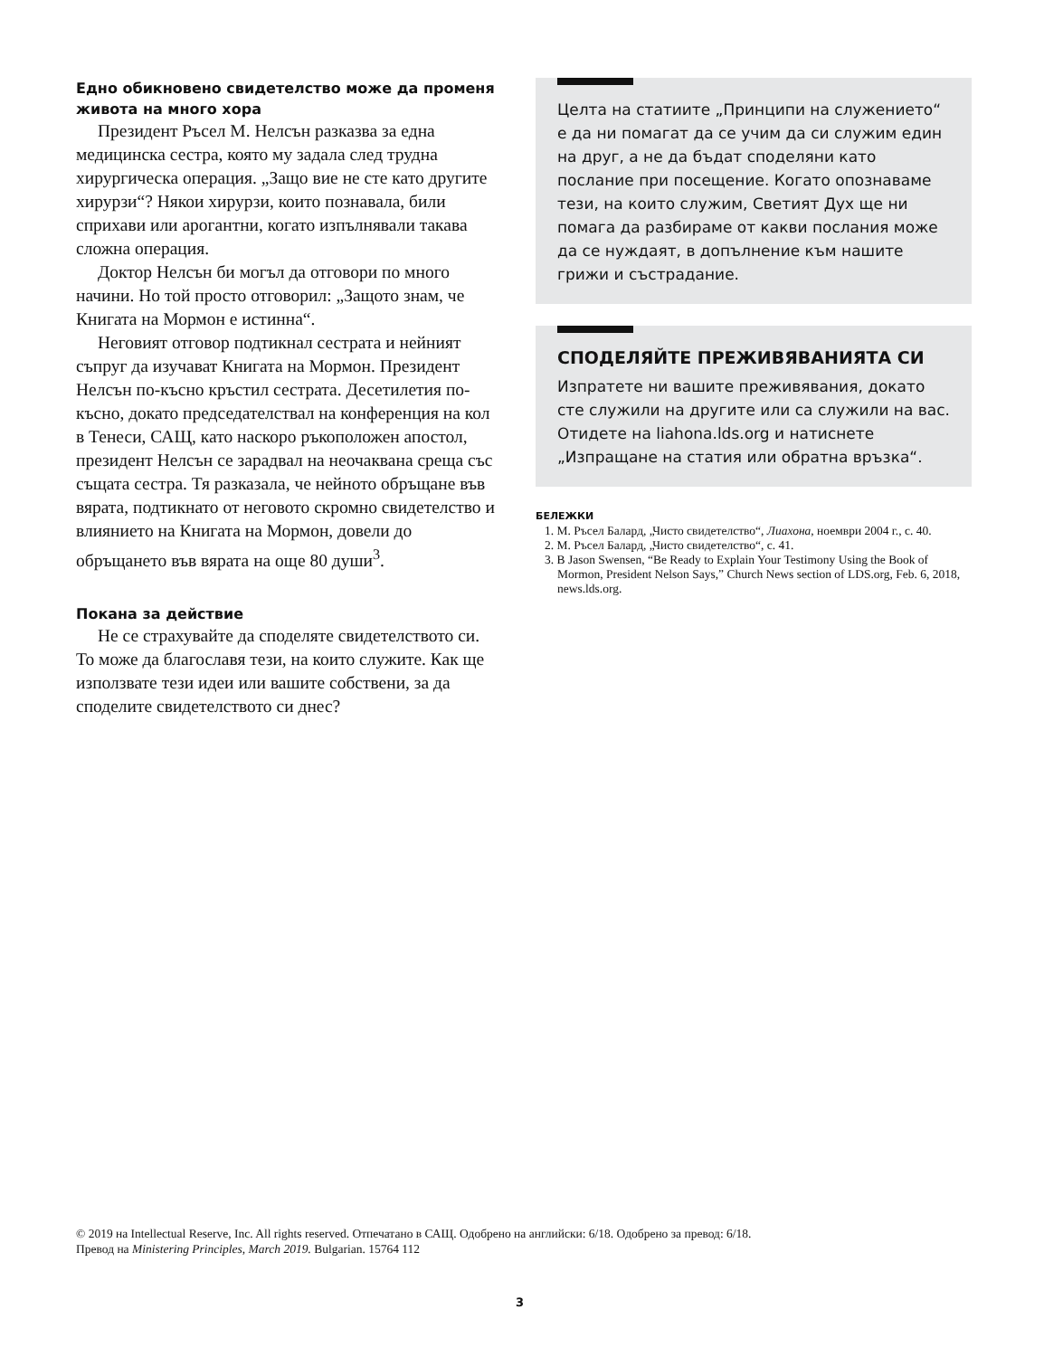Едно обикновено свидетелство може да променя живота на много хора
Президент Ръсел М. Нелсън разказва за една медицинска сестра, която му задала след трудна хирургическа операция. „Защо вие не сте като другите хирурзи“? Някои хирурзи, които познавала, били сприхави или арогантни, когато изпълнявали такава сложна операция.
Доктор Нелсън би могъл да отговори по много начини. Но той просто отговорил: „Защото знам, че Книгата на Мормон е истинна“.
Неговият отговор подтикнал сестрата и нейният съпруг да изучават Книгата на Мормон. Президент Нелсън по-късно кръстил сестрата. Десетилетия по-късно, докато председателствал на конференция на кол в Тенеси, САЩ, като наскоро ръкоположен апостол, президент Нелсън се зарадвал на неочаквана среща със същата сестра. Тя разказала, че нейното обръщане във вярата, подтикнато от неговото скромно свидетелство и влиянието на Книгата на Мормон, довели до обръщането във вярата на още 80 души<sup>3</sup>.
Покана за действие
Не се страхувайте да споделяте свидетелството си. То може да благославя тези, на които служите. Как ще използвате тези идеи или вашите собствени, за да споделите свидетелството си днес?
Целта на статиите „Принципи на служението“ е да ни помагат да се учим да си служим един на друг, а не да бъдат споделяни като послание при посещение. Когато опознаваме тези, на които служим, Светият Дух ще ни помага да разбираме от какви послания може да се нуждаят, в допълнение към нашите грижи и състрадание.
СПОДЕЛЯЙТЕ ПРЕЖИВЯВАНИЯТА СИ
Изпратете ни вашите преживявания, докато сте служили на другите или са служили на вас. Отидете на liahona.lds.org и натиснете „Изпращане на статия или обратна връзка“.
БЕЛЕЖКИ
1. М. Ръсел Балард, „Чисто свидетелство“, Лиахона, ноември 2004 г., с. 40.
2. М. Ръсел Балард, „Чисто свидетелство“, с. 41.
3. B Jason Swensen, “Be Ready to Explain Your Testimony Using the Book of Mormon, President Nelson Says,” Church News section of LDS.org, Feb. 6, 2018, news.lds.org.
© 2019 на Intellectual Reserve, Inc. All rights reserved. Отпечатано в САЩ. Одобрено на английски: 6/18. Одобрено за превод: 6/18.
Превод на Ministering Principles, March 2019. Bulgarian. 15764 112
3